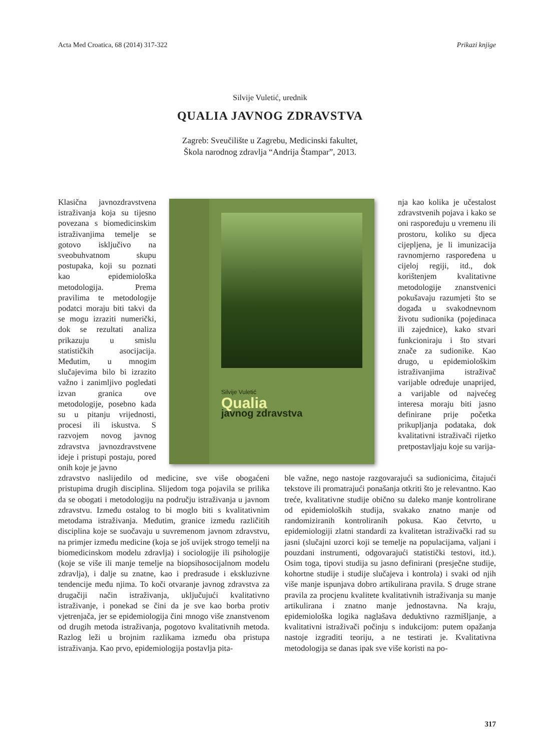Acta Med Croatica, 68 (2014) 317-322 Prikazi knjige
Silvije Vuletić, urednik
QUALIA JAVNOG ZDRAVSTVA
Zagreb: Sveučilište u Zagrebu, Medicinski fakultet,
Škola narodnog zdravlja “Andrija Štampar”, 2013.
Klasična javnozdravstvena istraživanja koja su tijesno povezana s biomedicinskim istraživanjima temelje se gotovo isključivo na sveobuhvatnom skupu postupaka, koji su poznati kao epidemiološka metodologija. Prema pravilima te metodologije podatci moraju biti takvi da se mogu izraziti numerički, dok se rezultati analiza prikazuju u smislu statističkih asocijacija. Međutim, u mnogim slučajevima bilo bi izrazito važno i zanimljivo pogledati izvan granica ove metodologije, posebno kada su u pitanju vrijednosti, procesi ili iskustva. S razvojem novog javnog zdravstva javnozdravstvene ideje i pristupi postaju, pored onih koje je javno
Silvije Vuletić
Qualia
javnog zdravstva
nja kao kolika je učestalost zdravstvenih pojava i kako se oni raspoređuju u vremenu ili prostoru, koliko su djeca cijepljena, je li imunizacija ravnomjerno raspoređena u cijeloj regiji, itd., dok korištenjem kvalitativne metodologije znanstvenici pokušavaju razumjeti što se događa u svakodnevnom životu sudionika (pojedinaca ili zajednice), kako stvari funkcioniraju i što stvari znače za sudionike. Kao drugo, u epidemiološkim istraživanjima istraživač varijable određuje unaprijed, a varijable od najvećeg interesa moraju biti jasno definirane prije početka prikupljanja podataka, dok kvalitativni istraživači rijetko pretpostavljaju koje su varija-
zdravstvo naslijedilo od medicine, sve više obogaćeni pristupima drugih disciplina. Slijedom toga pojavila se prilika da se obogati i metodologiju na području istraživanja u javnom zdravstvu. Između ostalog to bi moglo biti s kvalitativnim metodama istraživanja. Međutim, granice između različitih disciplina koje se suočavaju u suvremenom javnom zdravstvu, na primjer između medicine (koja se još uvijek strogo temelji na biomedicinskom modelu zdravlja) i sociologije ili psihologije (koje se više ili manje temelje na biopsihosocijalnom modelu zdravlja), i dalje su znatne, kao i predrasude i ekskluzivne tendencije među njima. To koči otvaranje javnog zdravstva za drugačiji način istraživanja, uključujući kvalitativno istraživanje, i ponekad se čini da je sve kao borba protiv vjetrenjača, jer se epidemiologija čini mnogo više znanstvenom od drugih metoda istraživanja, pogotovo kvalitativnih metoda. Razlog leži u brojnim razlikama između oba pristupa istraživanja. Kao prvo, epidemiologija postavlja pita-
ble važne, nego nastoje razgovarajući sa sudionicima, čitajući tekstove ili promatrajući ponašanja otkriti što je relevantno. Kao treće, kvalitativne studije obično su daleko manje kontrolirane od epidemioloških studija, svakako znatno manje od randomiziranih kontroliranih pokusa. Kao četvrto, u epidemiologiji zlatni standardi za kvalitetan istraživački rad su jasni (slučajni uzorci koji se temelje na populacijama, valjani i pouzdani instrumenti, odgovarajući statistički testovi, itd.). Osim toga, tipovi studija su jasno definirani (presječne studije, kohortne studije i studije slučajeva i kontrola) i svaki od njih više manje ispunjava dobro artikulirana pravila. S druge strane pravila za procjenu kvalitete kvalitativnih istraživanja su manje artikulirana i znatno manje jednostavna. Na kraju, epidemiološka logika naglašava deduktivno razmišljanje, a kvalitativni istraživači počinju s indukcijom: putem opažanja nastoje izgraditi teoriju, a ne testirati je. Kvalitativna metodologija se danas ipak sve više koristi na po-
317